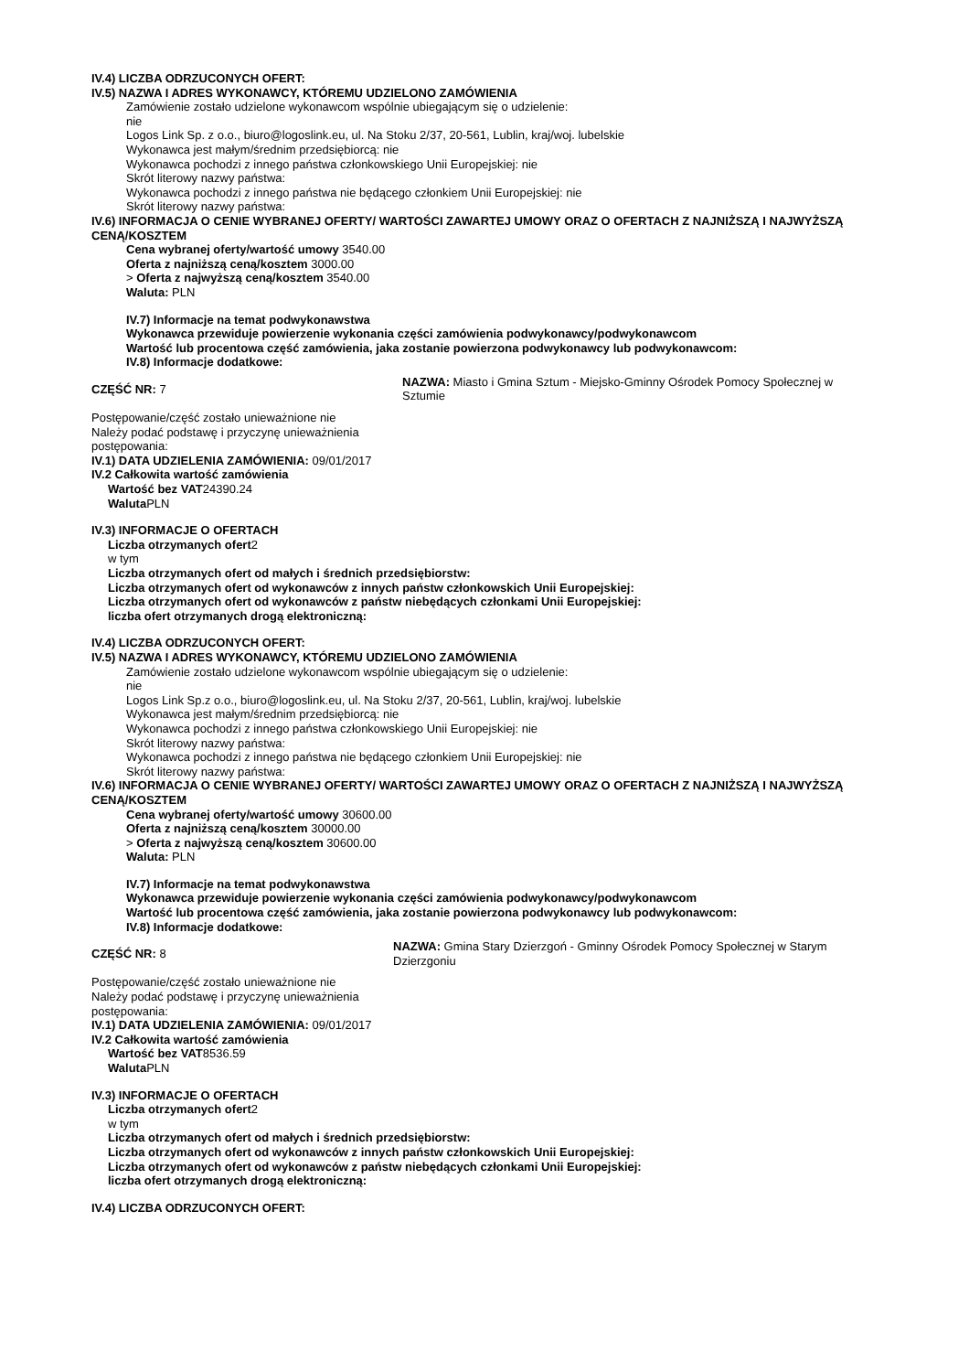IV.4) LICZBA ODRZUCONYCH OFERT:
IV.5) NAZWA I ADRES WYKONAWCY, KTÓREMU UDZIELONO ZAMÓWIENIA
Zamówienie zostało udzielone wykonawcom wspólnie ubiegającym się o udzielenie:
nie
Logos Link Sp. z o.o., biuro@logoslink.eu, ul. Na Stoku 2/37, 20-561, Lublin, kraj/woj. lubelskie
Wykonawca jest małym/średnim przedsiębiorcą: nie
Wykonawca pochodzi z innego państwa członkowskiego Unii Europejskiej: nie
Skrót literowy nazwy państwa:
Wykonawca pochodzi z innego państwa nie będącego członkiem Unii Europejskiej: nie
Skrót literowy nazwy państwa:
IV.6) INFORMACJA O CENIE WYBRANEJ OFERTY/ WARTOŚCI ZAWARTEJ UMOWY ORAZ O OFERTACH Z NAJNIŻSZĄ I NAJWYŻSZĄ CENĄ/KOSZTEM
Cena wybranej oferty/wartość umowy 3540.00
Oferta z najniższą ceną/kosztem 3000.00
> Oferta z najwyższą ceną/kosztem 3540.00
Waluta: PLN
IV.7) Informacje na temat podwykonawstwa
Wykonawca przewiduje powierzenie wykonania części zamówienia podwykonawcy/podwykonawcom
Wartość lub procentowa część zamówienia, jaka zostanie powierzona podwykonawcy lub podwykonawcom:
IV.8) Informacje dodatkowe:
CZĘŚĆ NR: 7
NAZWA: Miasto i Gmina Sztum - Miejsko-Gminny Ośrodek Pomocy Społecznej w Sztumie
Postępowanie/część zostało unieważnione nie
Należy podać podstawę i przyczynę unieważnienia postępowania:
IV.1) DATA UDZIELENIA ZAMÓWIENIA: 09/01/2017
IV.2 Całkowita wartość zamówienia
Wartość bez VAT24390.24
Waluta PLN
IV.3) INFORMACJE O OFERTACH
Liczba otrzymanych ofert2
w tym
Liczba otrzymanych ofert od małych i średnich przedsiębiorstw:
Liczba otrzymanych ofert od wykonawców z innych państw członkowskich Unii Europejskiej:
Liczba otrzymanych ofert od wykonawców z państw niebędących członkami Unii Europejskiej:
liczba ofert otrzymanych drogą elektroniczną:
IV.4) LICZBA ODRZUCONYCH OFERT:
IV.5) NAZWA I ADRES WYKONAWCY, KTÓREMU UDZIELONO ZAMÓWIENIA
Zamówienie zostało udzielone wykonawcom wspólnie ubiegającym się o udzielenie:
nie
Logos Link Sp.z o.o., biuro@logoslink.eu, ul. Na Stoku 2/37, 20-561, Lublin, kraj/woj. lubelskie
Wykonawca jest małym/średnim przedsiębiorcą: nie
Wykonawca pochodzi z innego państwa członkowskiego Unii Europejskiej: nie
Skrót literowy nazwy państwa:
Wykonawca pochodzi z innego państwa nie będącego członkiem Unii Europejskiej: nie
Skrót literowy nazwy państwa:
IV.6) INFORMACJA O CENIE WYBRANEJ OFERTY/ WARTOŚCI ZAWARTEJ UMOWY ORAZ O OFERTACH Z NAJNIŻSZĄ I NAJWYŻSZĄ CENĄ/KOSZTEM
Cena wybranej oferty/wartość umowy 30600.00
Oferta z najniższą ceną/kosztem 30000.00
> Oferta z najwyższą ceną/kosztem 30600.00
Waluta: PLN
IV.7) Informacje na temat podwykonawstwa
Wykonawca przewiduje powierzenie wykonania części zamówienia podwykonawcy/podwykonawcom
Wartość lub procentowa część zamówienia, jaka zostanie powierzona podwykonawcy lub podwykonawcom:
IV.8) Informacje dodatkowe:
CZĘŚĆ NR: 8
NAZWA: Gmina Stary Dzierzgoń - Gminny Ośrodek Pomocy Społecznej w Starym Dzierzgoniu
Postępowanie/część zostało unieważnione nie
Należy podać podstawę i przyczynę unieważnienia postępowania:
IV.1) DATA UDZIELENIA ZAMÓWIENIA: 09/01/2017
IV.2 Całkowita wartość zamówienia
Wartość bez VAT8536.59
Waluta PLN
IV.3) INFORMACJE O OFERTACH
Liczba otrzymanych ofert2
w tym
Liczba otrzymanych ofert od małych i średnich przedsiębiorstw:
Liczba otrzymanych ofert od wykonawców z innych państw członkowskich Unii Europejskiej:
Liczba otrzymanych ofert od wykonawców z państw niebędących członkami Unii Europejskiej:
liczba ofert otrzymanych drogą elektroniczną:
IV.4) LICZBA ODRZUCONYCH OFERT: